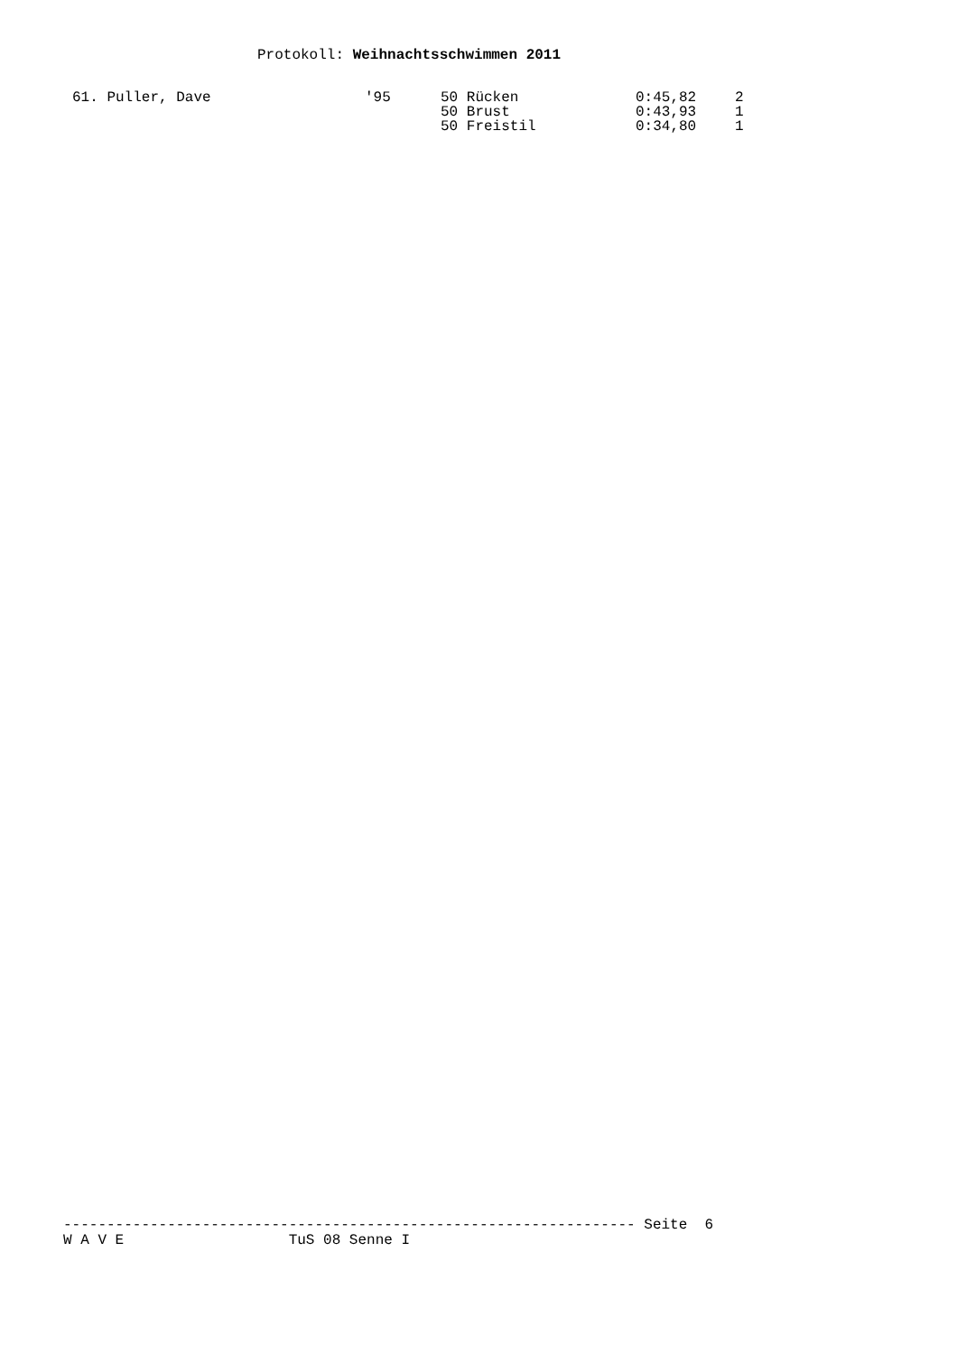Protokoll: Weihnachtsschwimmen 2011
| 61. Puller, Dave | '95 | 50 Rücken | 0:45,82 | 2 |
| | | 50 Brust | 0:43,93 | 1 |
| | | 50 Freistil | 0:34,80 | 1 |
------------------------------------------------------------------ Seite 6 W A V E TuS 08 Senne I